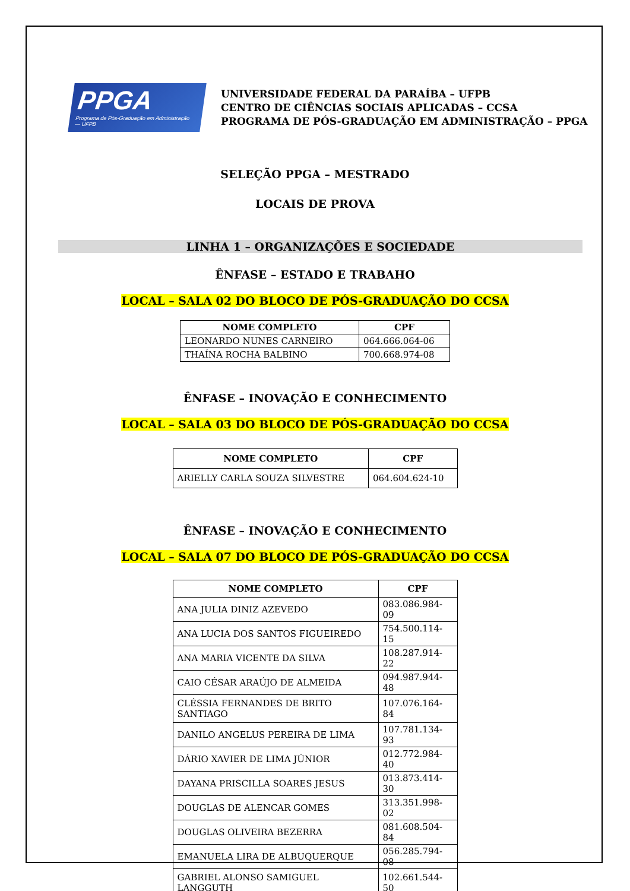PPGA
Programa de Pós-Graduação em Administração — UFPB
UNIVERSIDADE FEDERAL DA PARAÍBA – UFPB
CENTRO DE CIÊNCIAS SOCIAIS APLICADAS – CCSA
PROGRAMA DE PÓS-GRADUAÇÃO EM ADMINISTRAÇÃO – PPGA
SELEÇÃO PPGA – MESTRADO
LOCAIS DE PROVA
LINHA 1 – ORGANIZAÇÕES E SOCIEDADE
ÊNFASE – ESTADO E TRABAHO
LOCAL – SALA 02 DO BLOCO DE PÓS-GRADUAÇÃO DO CCSA
| NOME COMPLETO | CPF |
| --- | --- |
| LEONARDO NUNES CARNEIRO | 064.666.064-06 |
| THAÍNA ROCHA BALBINO | 700.668.974-08 |
ÊNFASE – INOVAÇÃO E CONHECIMENTO
LOCAL – SALA 03 DO BLOCO DE PÓS-GRADUAÇÃO DO CCSA
| NOME COMPLETO | CPF |
| --- | --- |
| ARIELLY CARLA SOUZA SILVESTRE | 064.604.624-10 |
ÊNFASE – INOVAÇÃO E CONHECIMENTO
LOCAL – SALA 07 DO BLOCO DE PÓS-GRADUAÇÃO DO CCSA
| NOME COMPLETO | CPF |
| --- | --- |
| ANA JULIA DINIZ AZEVEDO | 083.086.984-09 |
| ANA LUCIA DOS SANTOS FIGUEIREDO | 754.500.114-15 |
| ANA MARIA VICENTE DA SILVA | 108.287.914-22 |
| CAIO CÉSAR ARAÚJO DE ALMEIDA | 094.987.944-48 |
| CLÉSSIA FERNANDES DE BRITO SANTIAGO | 107.076.164-84 |
| DANILO ANGELUS PEREIRA DE LIMA | 107.781.134-93 |
| DÁRIO XAVIER DE LIMA JÚNIOR | 012.772.984-40 |
| DAYANA PRISCILLA SOARES JESUS | 013.873.414-30 |
| DOUGLAS DE ALENCAR GOMES | 313.351.998-02 |
| DOUGLAS OLIVEIRA BEZERRA | 081.608.504-84 |
| EMANUELA LIRA DE ALBUQUERQUE | 056.285.794-08 |
| GABRIEL ALONSO SAMIGUEL LANGGUTH | 102.661.544-50 |